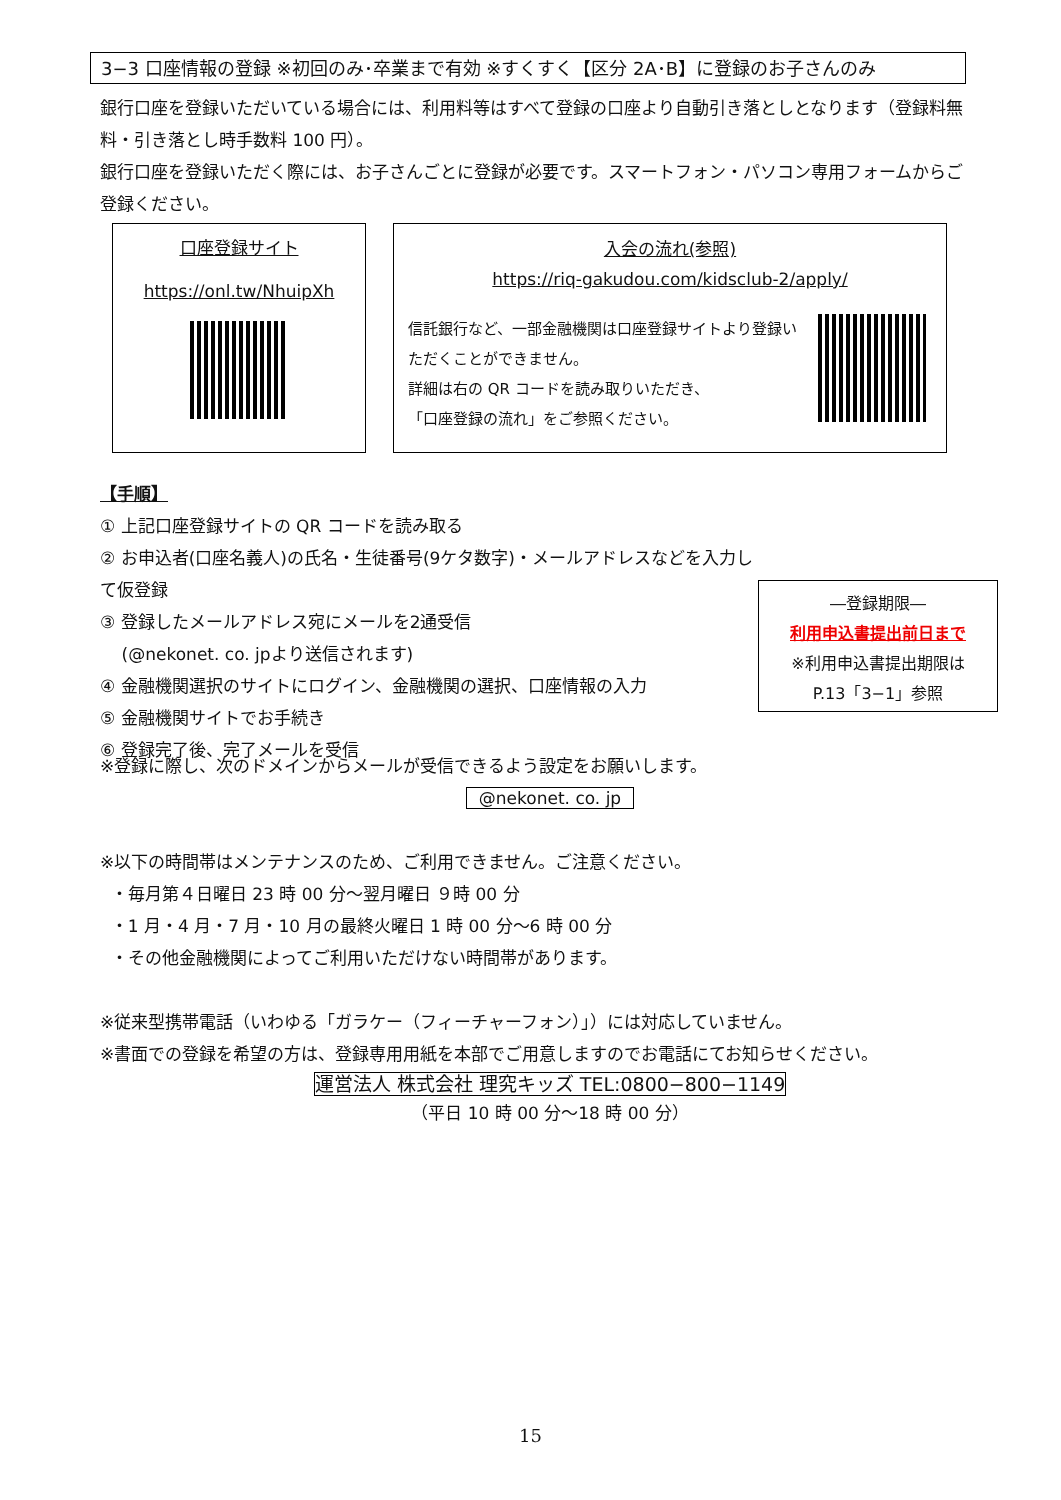3−3 口座情報の登録 ※初回のみ･卒業まで有効 ※すくすく【区分 2A･B】に登録のお子さんのみ
銀行口座を登録いただいている場合には、利用料等はすべて登録の口座より自動引き落としとなります（登録料無料・引き落とし時手数料 100 円）。
銀行口座を登録いただく際には、お子さんごとに登録が必要です。スマートフォン・パソコン専用フォームからご登録ください。
口座登録サイト
https://onl.tw/NhuipXh
入会の流れ(参照)
https://riq-gakudou.com/kidsclub-2/apply/
信託銀行など、一部金融機関は口座登録サイトより登録いただくことができません。
詳細は右の QR コードを読み取りいただき、
「口座登録の流れ」をご参照ください。
【手順】
① 上記口座登録サイトの QR コードを読み取る
② お申込者(口座名義人)の氏名・生徒番号(9ケタ数字)・メールアドレスなどを入力して仮登録
③ 登録したメールアドレス宛にメールを2通受信
(@nekonet. co. jpより送信されます)
④ 金融機関選択のサイトにログイン、金融機関の選択、口座情報の入力
⑤ 金融機関サイトでお手続き
⑥ 登録完了後、完了メールを受信
―登録期限―
利用申込書提出前日まで
※利用申込書提出期限は
P.13「3−1」参照
※登録に際し、次のドメインからメールが受信できるよう設定をお願いします。
@nekonet. co. jp
※以下の時間帯はメンテナンスのため、ご利用できません。ご注意ください。
・毎月第４日曜日 23 時 00 分～翌月曜日 ９時 00 分
・1 月・4 月・7 月・10 月の最終火曜日 1 時 00 分～6 時 00 分
・その他金融機関によってご利用いただけない時間帯があります。
※従来型携帯電話（いわゆる「ガラケー（フィーチャーフォン）」）には対応していません。
※書面での登録を希望の方は、登録専用用紙を本部でご用意しますのでお電話にてお知らせください。
運営法人 株式会社 理究キッズ TEL:0800−800−1149
（平日 10 時 00 分～18 時 00 分）
15